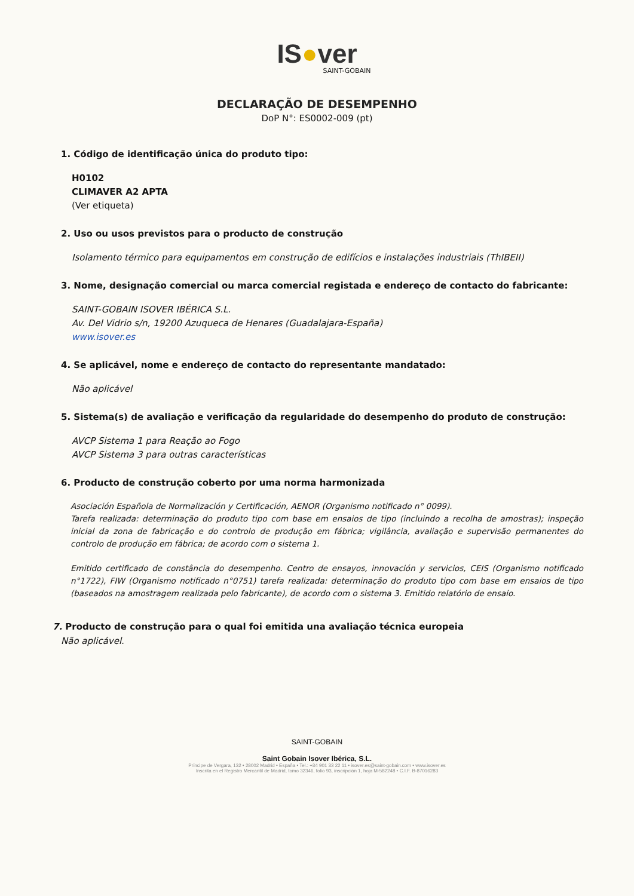IS●ver
SAINT-GOBAIN
DECLARAÇÃO DE DESEMPENHO
DoP N°: ES0002-009 (pt)
1. Código de identificação única do produto tipo:
H0102
CLIMAVER A2 APTA
(Ver etiqueta)
2. Uso ou usos previstos para o producto de construção
Isolamento térmico para equipamentos em construção de edifícios e instalações industriais (ThIBEII)
3. Nome, designação comercial ou marca comercial registada e endereço de contacto do fabricante:
SAINT-GOBAIN ISOVER IBÉRICA S.L.
Av. Del Vidrio s/n, 19200 Azuqueca de Henares (Guadalajara-España)
www.isover.es
4. Se aplicável, nome e endereço de contacto do representante mandatado:
Não aplicável
5. Sistema(s) de avaliação e verificação da regularidade do desempenho do produto de construção:
AVCP Sistema 1 para Reação ao Fogo
AVCP Sistema 3 para outras características
6. Producto de construção coberto por uma norma harmonizada
Asociación Española de Normalización y Certificación, AENOR (Organismo notificado n° 0099).
Tarefa realizada: determinação do produto tipo com base em ensaios de tipo (incluindo a recolha de amostras); inspeção inicial da zona de fabricação e do controlo de produção em fábrica; vigilância, avaliação e supervisão permanentes do controlo de produção em fábrica; de acordo com o sistema 1.
Emitido certificado de constância do desempenho. Centro de ensayos, innovación y servicios, CEIS (Organismo notificado n°1722), FIW (Organismo notificado n°0751) tarefa realizada: determinação do produto tipo com base em ensaios de tipo (baseados na amostragem realizada pelo fabricante), de acordo com o sistema 3. Emitido relatório de ensaio.
7. Producto de construção para o qual foi emitida una avaliação técnica europeia
Não aplicável.
SAINT-GOBAIN
Saint Gobain Isover Ibérica, S.L.
Príncipe de Vergara, 132 • 28002 Madrid • España • Tel.: +34 901 33 22 11 • isover.es@saint-gobain.com • www.isover.es
Inscrita en el Registro Mercantil de Madrid, tomo 32346, folio 93, inscripción 1, hoja M-582248 • C.I.F. B-87016283